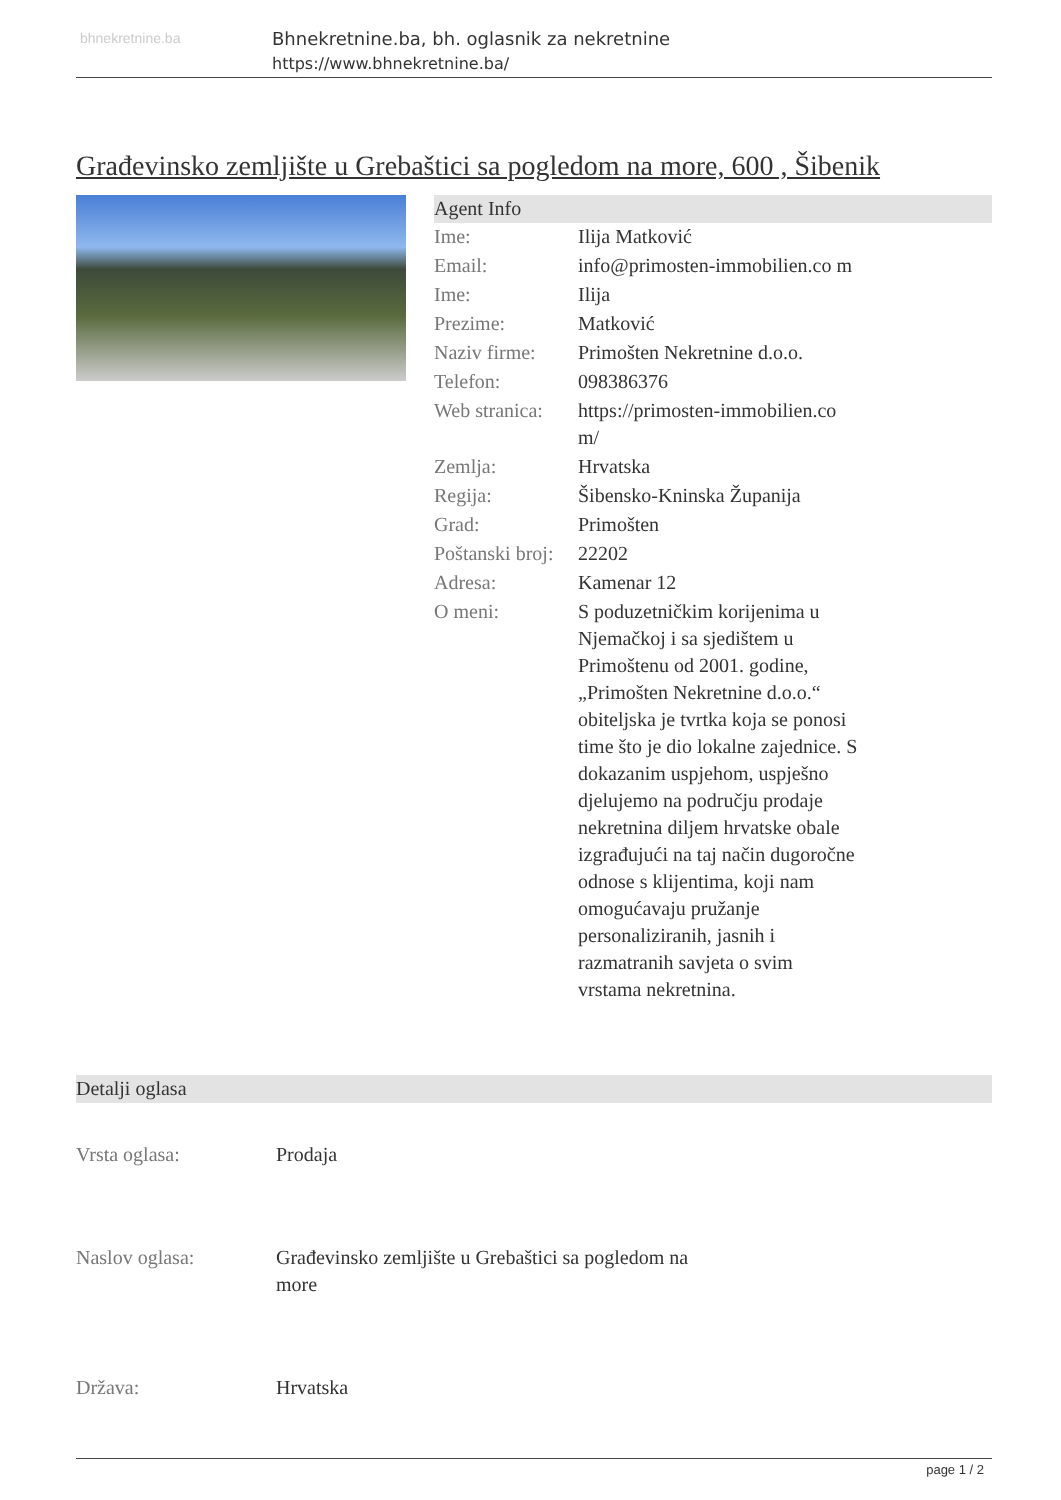bhnekretnine.ba
Bhnekretnine.ba, bh. oglasnik za nekretnine
https://www.bhnekretnine.ba/
Građevinsko zemljište u Grebaštici sa pogledom na more, 600 , Šibenik
Agent Info
| Ime: | Ilija Matković |
| Email: | info@primosten-immobilien.co m |
| Ime: | Ilija |
| Prezime: | Matković |
| Naziv firme: | Primošten Nekretnine d.o.o. |
| Telefon: | 098386376 |
| Web stranica: | https://primosten-immobilien.co m/ |
| Zemlja: | Hrvatska |
| Regija: | Šibensko-Kninska Županija |
| Grad: | Primošten |
| Poštanski broj: | 22202 |
| Adresa: | Kamenar 12 |
| O meni: | S poduzetničkim korijenima u Njemačkoj i sa sjedištem u Primoštenu od 2001. godine, „Primošten Nekretnine d.o.o.“ obiteljska je tvrtka koja se ponosi time što je dio lokalne zajednice. S dokazanim uspjehom, uspješno djelujemo na području prodaje nekretnina diljem hrvatske obale izgrađujući na taj način dugoročne odnose s klijentima, koji nam omogućavaju pružanje personaliziranih, jasnih i razmatranih savjeta o svim vrstama nekretnina. |
Detalji oglasa
| Vrsta oglasa: | Prodaja |
| Naslov oglasa: | Građevinsko zemljište u Grebaštici sa pogledom na more |
| Država: | Hrvatska |
page 1 / 2